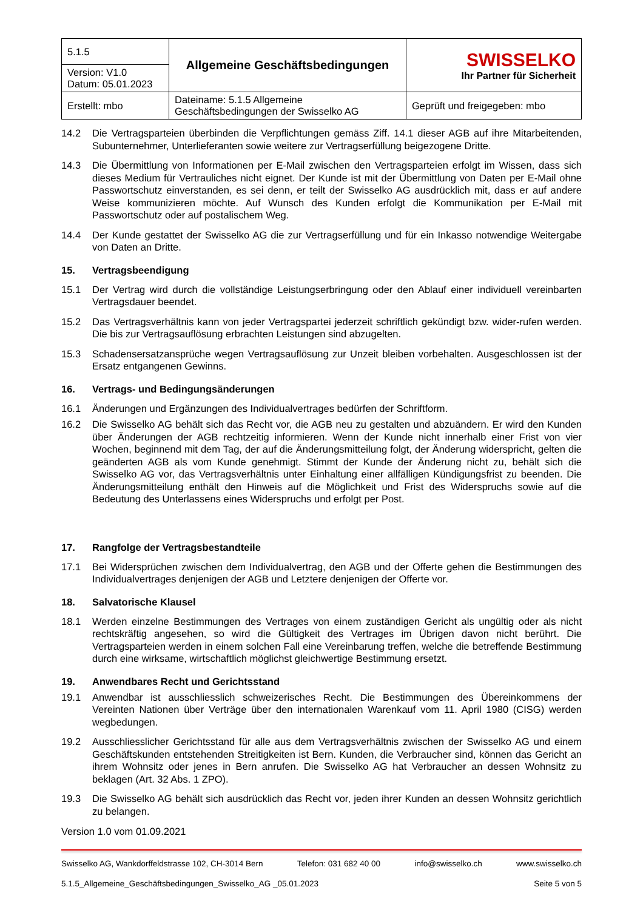| 5.1.5 | Allgemeine Geschäftsbedingungen | SWISSELKO Ihr Partner für Sicherheit |
| Version: V1.0 Datum: 05.01.2023 | | |
| Erstellt: mbo | Dateiname: 5.1.5 Allgemeine Geschäftsbedingungen der Swisselko AG | Geprüft und freigegeben: mbo |
14.2 Die Vertragsparteien überbinden die Verpflichtungen gemäss Ziff. 14.1 dieser AGB auf ihre Mitarbeitenden, Subunternehmer, Unterlieferanten sowie weitere zur Vertragserfüllung beigezogene Dritte.
14.3 Die Übermittlung von Informationen per E-Mail zwischen den Vertragsparteien erfolgt im Wissen, dass sich dieses Medium für Vertrauliches nicht eignet. Der Kunde ist mit der Übermittlung von Daten per E-Mail ohne Passwortschutz einverstanden, es sei denn, er teilt der Swisselko AG ausdrücklich mit, dass er auf andere Weise kommunizieren möchte. Auf Wunsch des Kunden erfolgt die Kommunikation per E-Mail mit Passwortschutz oder auf postalischem Weg.
14.4 Der Kunde gestattet der Swisselko AG die zur Vertragserfüllung und für ein Inkasso notwendige Weitergabe von Daten an Dritte.
15. Vertragsbeendigung
15.1 Der Vertrag wird durch die vollständige Leistungserbringung oder den Ablauf einer individuell vereinbarten Vertragsdauer beendet.
15.2 Das Vertragsverhältnis kann von jeder Vertragspartei jederzeit schriftlich gekündigt bzw. wider-rufen werden. Die bis zur Vertragsauflösung erbrachten Leistungen sind abzugelten.
15.3 Schadensersatzansprüche wegen Vertragsauflösung zur Unzeit bleiben vorbehalten. Ausgeschlossen ist der Ersatz entgangenen Gewinns.
16. Vertrags- und Bedingungsänderungen
16.1 Änderungen und Ergänzungen des Individualvertrages bedürfen der Schriftform.
16.2 Die Swisselko AG behält sich das Recht vor, die AGB neu zu gestalten und abzuändern. Er wird den Kunden über Änderungen der AGB rechtzeitig informieren. Wenn der Kunde nicht innerhalb einer Frist von vier Wochen, beginnend mit dem Tag, der auf die Änderungsmitteilung folgt, der Änderung widerspricht, gelten die geänderten AGB als vom Kunde genehmigt. Stimmt der Kunde der Änderung nicht zu, behält sich die Swisselko AG vor, das Vertragsverhältnis unter Einhaltung einer allfälligen Kündigungsfrist zu beenden. Die Änderungsmitteilung enthält den Hinweis auf die Möglichkeit und Frist des Widerspruchs sowie auf die Bedeutung des Unterlassens eines Widerspruchs und erfolgt per Post.
17. Rangfolge der Vertragsbestandteile
17.1 Bei Widersprüchen zwischen dem Individualvertrag, den AGB und der Offerte gehen die Bestimmungen des Individualvertrages denjenigen der AGB und Letztere denjenigen der Offerte vor.
18. Salvatorische Klausel
18.1 Werden einzelne Bestimmungen des Vertrages von einem zuständigen Gericht als ungültig oder als nicht rechtskräftig angesehen, so wird die Gültigkeit des Vertrages im Übrigen davon nicht berührt. Die Vertragsparteien werden in einem solchen Fall eine Vereinbarung treffen, welche die betreffende Bestimmung durch eine wirksame, wirtschaftlich möglichst gleichwertige Bestimmung ersetzt.
19. Anwendbares Recht und Gerichtsstand
19.1 Anwendbar ist ausschliesslich schweizerisches Recht. Die Bestimmungen des Übereinkommens der Vereinten Nationen über Verträge über den internationalen Warenkauf vom 11. April 1980 (CISG) werden wegbedungen.
19.2 Ausschliesslicher Gerichtsstand für alle aus dem Vertragsverhältnis zwischen der Swisselko AG und einem Geschäftskunden entstehenden Streitigkeiten ist Bern. Kunden, die Verbraucher sind, können das Gericht an ihrem Wohnsitz oder jenes in Bern anrufen. Die Swisselko AG hat Verbraucher an dessen Wohnsitz zu beklagen (Art. 32 Abs. 1 ZPO).
19.3 Die Swisselko AG behält sich ausdrücklich das Recht vor, jeden ihrer Kunden an dessen Wohnsitz gerichtlich zu belangen.
Version 1.0 vom 01.09.2021
Swisselko AG, Wankdorffeldstrasse 102, CH-3014 Bern Telefon: 031 682 40 00 info@swisselko.ch www.swisselko.ch
5.1.5_Allgemeine_Geschäftsbedingungen_Swisselko_AG _05.01.2023 Seite 5 von 5